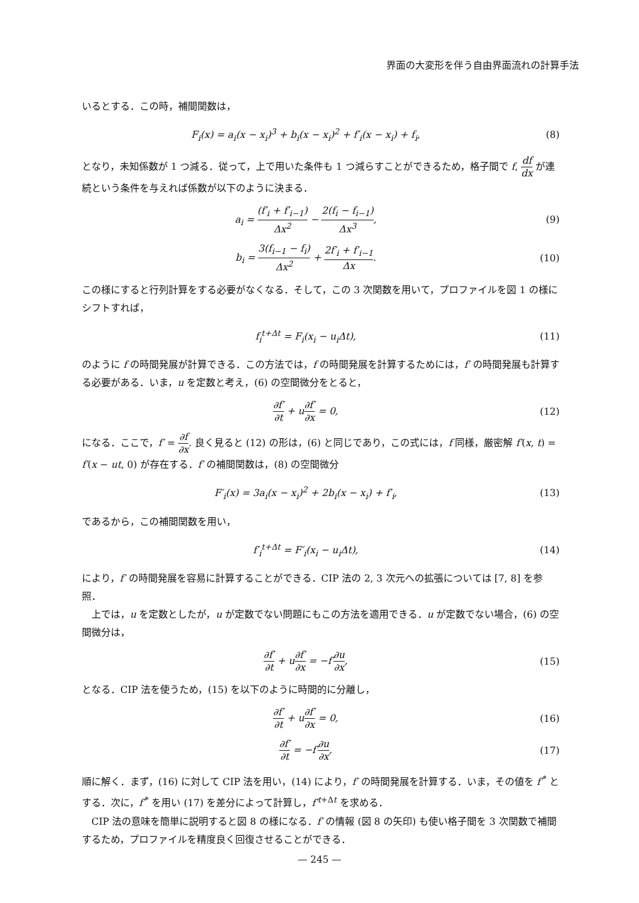界面の大変形を伴う自由界面流れの計算手法
いるとする．この時，補間関数は，
F<sub>i</sub>(x) = a<sub>i</sub>(x − x<sub>i</sub>)<sup>3</sup> + b<sub>i</sub>(x − x<sub>i</sub>)<sup>2</sup> + f′<sub>i</sub>(x − x<sub>i</sub>) + f<sub>i</sub>,
(8)
となり，未知係数が 1 つ減る．従って，上で用いた条件も 1 つ減らすことができるため，格子間で f, df dx が連続という条件を与えれば係数が以下のように決まる．
a<sub>i</sub> = (f′<sub>i</sub> + f′<sub>i−1</sub>) Δx<sup>2</sup> − 2(f<sub>i</sub> − f<sub>i−1</sub>) Δx<sup>3</sup>,
(9)
b<sub>i</sub> = 3(f<sub>i−1</sub> − f<sub>i</sub>) Δx<sup>2</sup> + 2f′<sub>i</sub> + f′<sub>i−1</sub> Δx.
(10)
この様にすると行列計算をする必要がなくなる．そして，この 3 次関数を用いて，プロファイルを図 1 の様にシフトすれば，
f<sub>i</sub><sup>t+Δt</sup> = F<sub>i</sub>(x<sub>i</sub> − u<sub>i</sub>Δt), (11)
のように f の時間発展が計算できる．この方法では，f の時間発展を計算するためには，f′ の時間発展も計算する必要がある．いま，u を定数と考え，(6) の空間微分をとると，
∂f′ ∂t + u∂f′ ∂x = 0, (12)
になる．ここで，f′ = ∂f ∂x. 良く見ると (12) の形は，(6) と同じであり，この式には，f 同様，厳密解 f′(x, t) = f′(x − ut, 0) が存在する．f′ の補間関数は，(8) の空間微分
F′<sub>i</sub>(x) = 3a<sub>i</sub>(x − x<sub>i</sub>)<sup>2</sup> + 2b<sub>i</sub>(x − x<sub>i</sub>) + f′<sub>i</sub>,
(13)
であるから，この補間関数を用い，
f′<sub>i</sub><sup>t+Δt</sup> = F′<sub>i</sub>(x<sub>i</sub> − u<sub>i</sub>Δt), (14)
により，f′ の時間発展を容易に計算することができる．CIP 法の 2, 3 次元への拡張については [7, 8] を参照．
上では，u を定数としたが，u が定数でない問題にもこの方法を適用できる．u が定数でない場合，(6) の空間微分は，
∂f′ ∂t + u∂f′ ∂x = −f′∂u ∂x, (15)
となる．CIP 法を使うため，(15) を以下のように時間的に分離し，
∂f′ ∂t + u∂f′ ∂x = 0, (16)
∂f′ ∂t = −f′∂u ∂x, (17)
順に解く．まず，(16) に対して CIP 法を用い，(14) により，f′ の時間発展を計算する．いま，その値を f′<sup>*</sup> とする．次に，f′<sup>*</sup> を用い (17) を差分によって計算し，f′<sup>t+Δt</sup> を求める．
CIP 法の意味を簡単に説明すると図 8 の様になる．f′ の情報 (図 8 の矢印) も使い格子間を 3 次関数で補間するため，プロファイルを精度良く回復させることができる．
— 245 —